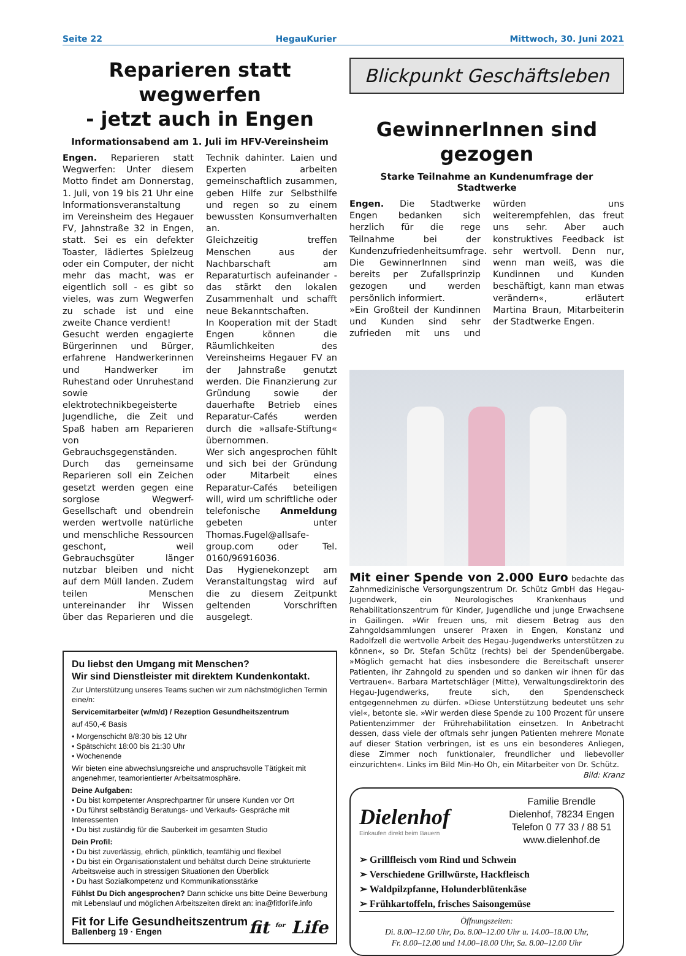Seite 22 HegauKurier Mittwoch, 30. Juni 2021
Reparieren statt wegwerfen
- jetzt auch in Engen
Informationsabend am 1. Juli im HFV-Vereinsheim
Engen. Reparieren statt Wegwerfen: Unter diesem Motto findet am Donnerstag, 1. Juli, von 19 bis 21 Uhr eine Informationsveranstaltung im Vereinsheim des Hegauer FV, Jahnstraße 32 in Engen, statt. Sei es ein defekter Toaster, lädiertes Spielzeug oder ein Computer, der nicht mehr das macht, was er eigentlich soll - es gibt so vieles, was zum Wegwerfen zu schade ist und eine zweite Chance verdient!
Gesucht werden engagierte Bürgerinnen und Bürger, erfahrene Handwerkerinnen und Handwerker im Ruhestand oder Unruhestand sowie elektrotechnikbegeisterte Jugendliche, die Zeit und Spaß haben am Reparieren von Gebrauchsgegenständen. Durch das gemeinsame Reparieren soll ein Zeichen gesetzt werden gegen eine sorglose Wegwerf-Gesellschaft und obendrein werden wertvolle natürliche und menschliche Ressourcen geschont, weil Gebrauchsgüter länger nutzbar bleiben und nicht auf dem Müll landen. Zudem teilen Menschen untereinander ihr Wissen über das Reparieren und die Technik dahinter. Laien und Experten arbeiten gemeinschaftlich zusammen, geben Hilfe zur Selbsthilfe und regen so zu einem bewussten Konsumverhalten an.
Gleichzeitig treffen Menschen aus der Nachbarschaft am Reparaturtisch aufeinander - das stärkt den lokalen Zusammenhalt und schafft neue Bekanntschaften.
In Kooperation mit der Stadt Engen können die Räumlichkeiten des Vereinsheims Hegauer FV an der Jahnstraße genutzt werden. Die Finanzierung zur Gründung sowie der dauerhafte Betrieb eines Reparatur-Cafés werden durch die »allsafe-Stiftung« übernommen.
Wer sich angesprochen fühlt und sich bei der Gründung oder Mitarbeit eines Reparatur-Cafés beteiligen will, wird um schriftliche oder telefonische Anmeldung gebeten unter Thomas.Fugel@allsafe-group.com oder Tel. 0160/96916036.
Das Hygienekonzept am Veranstaltungstag wird auf die zu diesem Zeitpunkt geltenden Vorschriften ausgelegt.
Du liebst den Umgang mit Menschen?
Wir sind Dienstleister mit direktem Kundenkontakt.
Zur Unterstützung unseres Teams suchen wir zum nächstmöglichen Termin eine/n:
Servicemitarbeiter (w/m/d) / Rezeption Gesundheitszentrum
auf 450,-€ Basis
• Morgenschicht 8/8:30 bis 12 Uhr
• Spätschicht 18:00 bis 21:30 Uhr
• Wochenende
Wir bieten eine abwechslungsreiche und anspruchsvolle Tätigkeit mit angenehmer, teamorientierter Arbeitsatmosphäre.
Deine Aufgaben:
• Du bist kompetenter Ansprechpartner für unsere Kunden vor Ort
• Du führst selbständig Beratungs- und Verkaufs- Gespräche mit Interessenten
• Du bist zuständig für die Sauberkeit im gesamten Studio
Dein Profil:
• Du bist zuverlässig, ehrlich, pünktlich, teamfähig und flexibel
• Du bist ein Organisationstalent und behältst durch Deine strukturierte Arbeitsweise auch in stressigen Situationen den Überblick
• Du hast Sozialkompetenz und Kommunikationsstärke
Fühlst Du Dich angesprochen? Dann schicke uns bitte Deine Bewerbung mit Lebenslauf und möglichen Arbeitszeiten direkt an: ina@fitforlife.info
Fit for Life Gesundheitszentrum
Ballenberg 19 · Engen
fit <sup>for</sup> Life
Blickpunkt Geschäftsleben
GewinnerInnen sind gezogen
Starke Teilnahme an Kundenumfrage der Stadtwerke
Engen. Die Stadtwerke Engen bedanken sich herzlich für die rege Teilnahme bei der Kundenzufriedenheitsumfrage. Die GewinnerInnen sind bereits per Zufallsprinzip gezogen und werden persönlich informiert.
»Ein Großteil der Kundinnen und Kunden sind sehr zufrieden mit uns und würden uns weiterempfehlen, das freut uns sehr. Aber auch konstruktives Feedback ist sehr wertvoll. Denn nur, wenn man weiß, was die Kundinnen und Kunden beschäftigt, kann man etwas verändern«, erläutert Martina Braun, Mitarbeiterin der Stadtwerke Engen.
Mit einer Spende von 2.000 Euro bedachte das Zahnmedizinische Versorgungszentrum Dr. Schütz GmbH das Hegau-Jugendwerk, ein Neurologisches Krankenhaus und Rehabilitationszentrum für Kinder, Jugendliche und junge Erwachsene in Gailingen. »Wir freuen uns, mit diesem Betrag aus den Zahngoldsammlungen unserer Praxen in Engen, Konstanz und Radolfzell die wertvolle Arbeit des Hegau-Jugendwerks unterstützen zu können«, so Dr. Stefan Schütz (rechts) bei der Spendenübergabe. »Möglich gemacht hat dies insbesondere die Bereitschaft unserer Patienten, ihr Zahngold zu spenden und so danken wir ihnen für das Vertrauen«. Barbara Martetschläger (Mitte), Verwaltungsdirektorin des Hegau-Jugendwerks, freute sich, den Spendenscheck entgegennehmen zu dürfen. »Diese Unterstützung bedeutet uns sehr viel«, betonte sie. »Wir werden diese Spende zu 100 Prozent für unsere Patientenzimmer der Frührehabilitation einsetzen. In Anbetracht dessen, dass viele der oftmals sehr jungen Patienten mehrere Monate auf dieser Station verbringen, ist es uns ein besonderes Anliegen, diese Zimmer noch funktionaler, freundlicher und liebevoller einzurichten«. Links im Bild Min-Ho Oh, ein Mitarbeiter von Dr. Schütz. Bild: Kranz
Dielenhof
Einkaufen direkt beim Bauern
Familie Brendle
Dielenhof, 78234 Engen
Telefon 0 77 33 / 88 51
www.dielenhof.de
➢ Grillfleisch vom Rind und Schwein
➢ Verschiedene Grillwürste, Hackfleisch
➢ Waldpilzpfanne, Holunderblütenkäse
➢ Frühkartoffeln, frisches Saisongemüse
Öffnungszeiten:
Di. 8.00–12.00 Uhr, Do. 8.00–12.00 Uhr u. 14.00–18.00 Uhr,
Fr. 8.00–12.00 und 14.00–18.00 Uhr, Sa. 8.00–12.00 Uhr